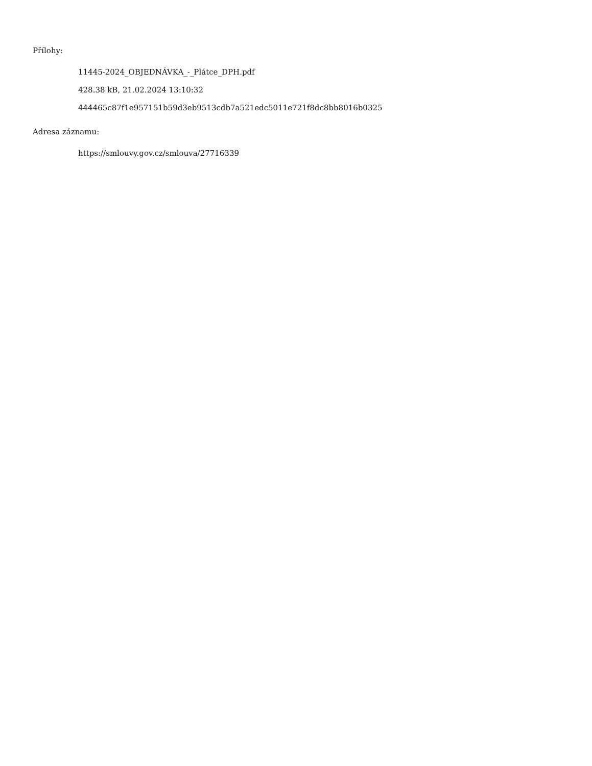Přílohy:
11445-2024_OBJEDNÁVKA_-_Plátce_DPH.pdf
428.38 kB, 21.02.2024 13:10:32
444465c87f1e957151b59d3eb9513cdb7a521edc5011e721f8dc8bb8016b0325
Adresa záznamu:
https://smlouvy.gov.cz/smlouva/27716339